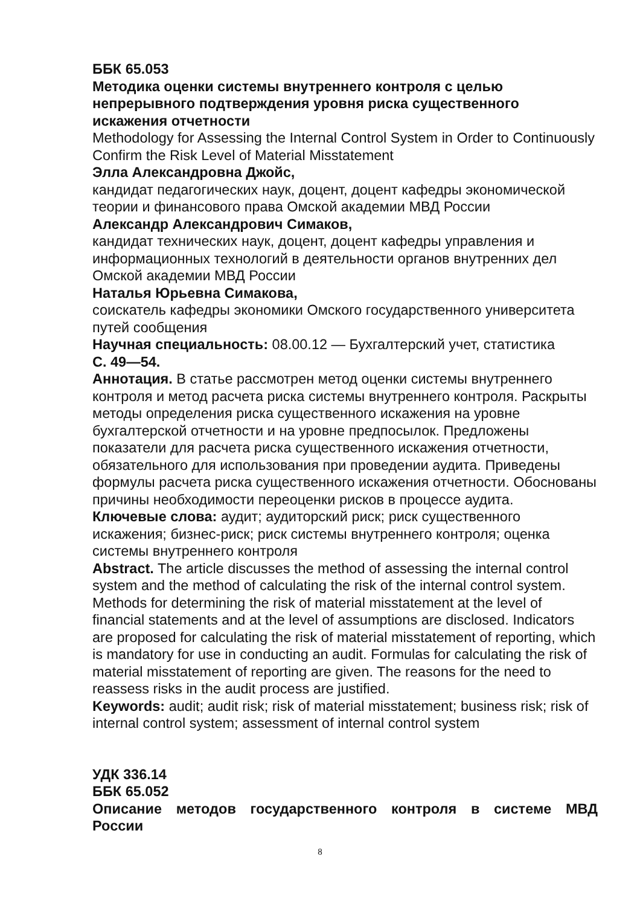ББК 65.053
Методика оценки системы внутреннего контроля с целью непрерывного подтверждения уровня риска существенного искажения отчетности
Methodology for Assessing the Internal Control System in Order to Continuously Confirm the Risk Level of Material Misstatement
Элла Александровна Джойс,
кандидат педагогических наук, доцент, доцент кафедры экономической теории и финансового права Омской академии МВД России
Александр Александрович Симаков,
кандидат технических наук, доцент, доцент кафедры управления и информационных технологий в деятельности органов внутренних дел Омской академии МВД России
Наталья Юрьевна Симакова,
соискатель кафедры экономики Омского государственного университета путей сообщения
Научная специальность: 08.00.12 — Бухгалтерский учет, статистика
С. 49—54.
Аннотация. В статье рассмотрен метод оценки системы внутреннего контроля и метод расчета риска системы внутреннего контроля. Раскрыты методы определения риска существенного искажения на уровне бухгалтерской отчетности и на уровне предпосылок. Предложены показатели для расчета риска существенного искажения отчетности, обязательного для использования при проведении аудита. Приведены формулы расчета риска существенного искажения отчетности. Обоснованы причины необходимости переоценки рисков в процессе аудита.
Ключевые слова: аудит; аудиторский риск; риск существенного искажения; бизнес-риск; риск системы внутреннего контроля; оценка системы внутреннего контроля
Abstract. The article discusses the method of assessing the internal control system and the method of calculating the risk of the internal control system. Methods for determining the risk of material misstatement at the level of financial statements and at the level of assumptions are disclosed. Indicators are proposed for calculating the risk of material misstatement of reporting, which is mandatory for use in conducting an audit. Formulas for calculating the risk of material misstatement of reporting are given. The reasons for the need to reassess risks in the audit process are justified.
Keywords: audit; audit risk; risk of material misstatement; business risk; risk of internal control system; assessment of internal control system
УДК 336.14
ББК 65.052
Описание методов государственного контроля в системе МВД
России
8